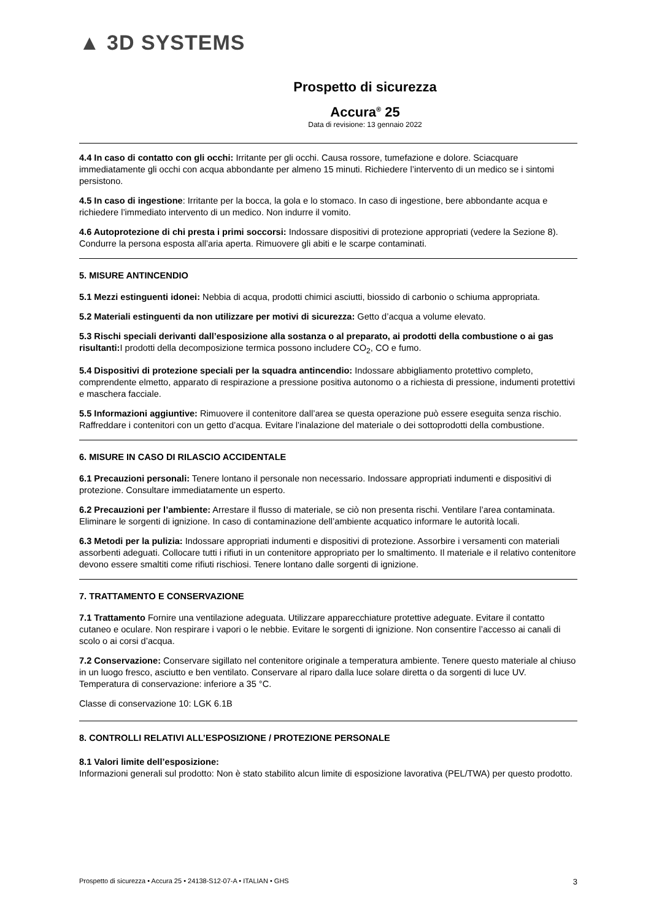▲ 3D SYSTEMS
Prospetto di sicurezza
Accura<sup>®</sup> 25
Data di revisione: 13 gennaio 2022
4.4 In caso di contatto con gli occhi: Irritante per gli occhi. Causa rossore, tumefazione e dolore. Sciacquare immediatamente gli occhi con acqua abbondante per almeno 15 minuti. Richiedere l’intervento di un medico se i sintomi persistono.
4.5 In caso di ingestione: Irritante per la bocca, la gola e lo stomaco. In caso di ingestione, bere abbondante acqua e richiedere l’immediato intervento di un medico. Non indurre il vomito.
4.6 Autoprotezione di chi presta i primi soccorsi: Indossare dispositivi di protezione appropriati (vedere la Sezione 8). Condurre la persona esposta all’aria aperta. Rimuovere gli abiti e le scarpe contaminati.
5. MISURE ANTINCENDIO
5.1 Mezzi estinguenti idonei: Nebbia di acqua, prodotti chimici asciutti, biossido di carbonio o schiuma appropriata.
5.2 Materiali estinguenti da non utilizzare per motivi di sicurezza: Getto d’acqua a volume elevato.
5.3 Rischi speciali derivanti dall’esposizione alla sostanza o al preparato, ai prodotti della combustione o ai gas risultanti: I prodotti della decomposizione termica possono includere CO<sub>2</sub>, CO e fumo.
5.4 Dispositivi di protezione speciali per la squadra antincendio: Indossare abbigliamento protettivo completo, comprendente elmetto, apparato di respirazione a pressione positiva autonomo o a richiesta di pressione, indumenti protettivi e maschera facciale.
5.5 Informazioni aggiuntive: Rimuovere il contenitore dall’area se questa operazione può essere eseguita senza rischio. Raffreddare i contenitori con un getto d’acqua. Evitare l’inalazione del materiale o dei sottoprodotti della combustione.
6. MISURE IN CASO DI RILASCIO ACCIDENTALE
6.1 Precauzioni personali: Tenere lontano il personale non necessario. Indossare appropriati indumenti e dispositivi di protezione. Consultare immediatamente un esperto.
6.2 Precauzioni per l’ambiente: Arrestare il flusso di materiale, se ciò non presenta rischi. Ventilare l’area contaminata. Eliminare le sorgenti di ignizione. In caso di contaminazione dell’ambiente acquatico informare le autorità locali.
6.3 Metodi per la pulizia: Indossare appropriati indumenti e dispositivi di protezione. Assorbire i versamenti con materiali assorbenti adeguati. Collocare tutti i rifiuti in un contenitore appropriato per lo smaltimento. Il materiale e il relativo contenitore devono essere smaltiti come rifiuti rischiosi. Tenere lontano dalle sorgenti di ignizione.
7. TRATTAMENTO E CONSERVAZIONE
7.1 Trattamento Fornire una ventilazione adeguata. Utilizzare apparecchiature protettive adeguate. Evitare il contatto cutaneo e oculare. Non respirare i vapori o le nebbie. Evitare le sorgenti di ignizione. Non consentire l’accesso ai canali di scolo o ai corsi d’acqua.
7.2 Conservazione: Conservare sigillato nel contenitore originale a temperatura ambiente. Tenere questo materiale al chiuso in un luogo fresco, asciutto e ben ventilato. Conservare al riparo dalla luce solare diretta o da sorgenti di luce UV. Temperatura di conservazione: inferiore a 35 °C.
Classe di conservazione 10: LGK 6.1B
8. CONTROLLI RELATIVI ALL’ESPOSIZIONE / PROTEZIONE PERSONALE
8.1 Valori limite dell’esposizione:
Informazioni generali sul prodotto: Non è stato stabilito alcun limite di esposizione lavorativa (PEL/TWA) per questo prodotto.
Prospetto di sicurezza • Accura 25 • 24138-S12-07-A • ITALIAN • GHS 3